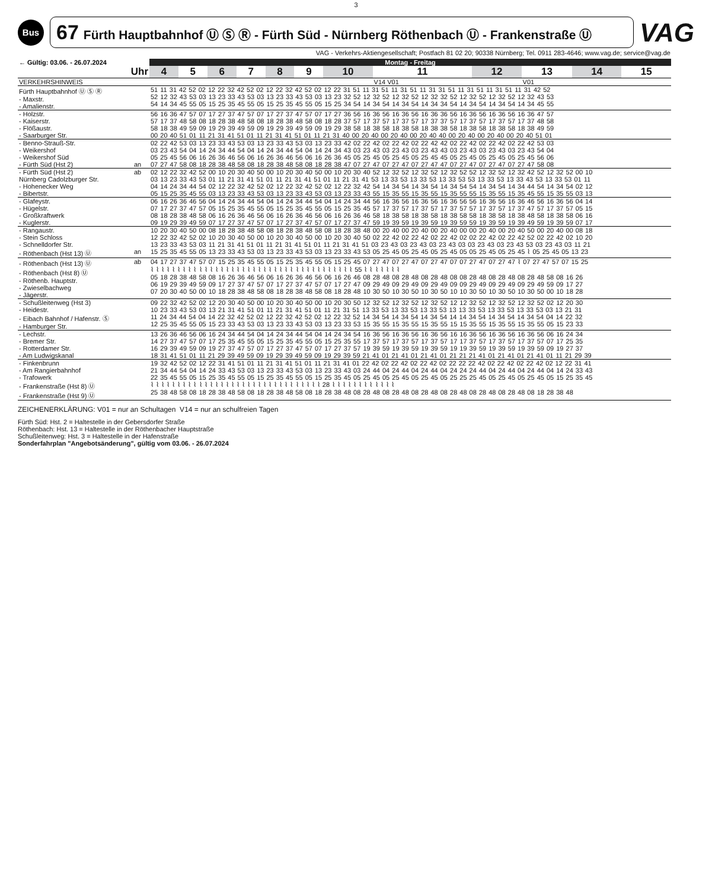3
Bus
67 Fürth Hauptbahnhof Ⓤ Ⓢ Ⓡ - Fürth Süd - Nürnberg Röthenbach Ⓤ - Frankenstraße Ⓤ
VAG
VAG - Verkehrs-Aktiengesellschaft; Postfach 81 02 20; 90338 Nürnberg; Tel. 0911 283-4646; www.vag.de; service@vag.de
| ← Gültig: 03.06. - 26.07.2024 | | Montag - Freitag | | | | | | | | | | | |
| --- | --- | --- | --- | --- | --- | --- | --- | --- | --- | --- | --- | --- | --- |
| Uhr | | 4 | 5 | 6 | 7 | 8 | 9 | 10 | 11 | 12 | 13 | 14 | 15 |
| VERKEHRSHINWEIS | | | | | | | | | V14 V01 | | V01 | | |
| Fürth Hauptbahnhof Ⓤ Ⓢ Ⓡ - Maxstr. - Amalienstr. | | 51 11 31 42 52 02 12 22 32 42 52 02 12 22 32 42 52 02 12 22 31 51 11 31 51 11 31 51 11 31 31 51 11 31 51 11 31 51 11 31 42 52 52 12 32 43 53 03 13 23 33 43 53 03 13 23 33 43 53 03 13 23 32 52 12 32 52 12 32 52 12 32 32 52 12 32 52 12 32 52 12 32 43 53 54 14 34 45 55 05 15 25 35 45 55 05 15 25 35 45 55 05 15 25 34 54 14 34 54 14 34 54 14 34 34 54 14 34 54 14 34 54 14 34 45 55 | | | | | | | | | | | |
| - Holzstr. - Kaiserstr. - Flößaustr. - Saarburger Str. | | 56 16 36 47 57 07 17 27 37 47 57 07 17 27 37 47 57 07 17 27 36 56 16 36 56 16 36 56 16 36 36 56 16 36 56 16 36 56 16 36 47 57 57 17 37 48 58 08 18 28 38 48 58 08 18 28 38 48 58 08 18 28 37 57 17 37 57 17 37 57 17 37 37 57 17 37 57 17 37 57 17 37 48 58 58 18 38 49 59 09 19 29 39 49 59 09 19 29 39 49 59 09 19 29 38 58 18 38 58 18 38 58 18 38 38 58 18 38 58 18 38 58 18 38 49 59 00 20 40 51 01 11 21 31 41 51 01 11 21 31 41 51 01 11 21 31 40 00 20 40 00 20 40 00 20 40 40 00 20 40 00 20 40 00 20 40 51 01 | | | | | | | | | | | |
| - Benno-Strauß-Str. - Weikershof - Weikershof Süd - Fürth Süd (Hst 2) | an | 02 22 42 53 03 13 23 33 43 53 03 13 23 33 43 53 03 13 23 33 42 02 22 42 02 22 42 02 22 42 42 02 22 42 02 22 42 02 22 42 53 03 03 23 43 54 04 14 24 34 44 54 04 14 24 34 44 54 04 14 24 34 43 03 23 43 03 23 43 03 23 43 43 03 23 43 03 23 43 03 23 43 54 04 05 25 45 56 06 16 26 36 46 56 06 16 26 36 46 56 06 16 26 36 45 05 25 45 05 25 45 05 25 45 45 05 25 45 05 25 45 05 25 45 56 06 07 27 47 58 08 18 28 38 48 58 08 18 28 38 48 58 08 18 28 38 47 07 27 47 07 27 47 07 27 47 47 07 27 47 07 27 47 07 27 47 58 08 | | | | | | | | | | | |
| - Fürth Süd (Hst 2) Nürnberg Cadolzburger Str. - Hohenecker Weg - Bibertstr. | ab | 02 12 22 32 42 52 00 10 20 30 40 50 00 10 20 30 40 50 00 10 20 30 40 52 12 32 52 12 32 52 12 32 52 52 12 32 52 12 32 42 52 12 32 52 00 10 03 13 23 33 43 53 01 11 21 31 41 51 01 11 21 31 41 51 01 11 21 31 41 53 13 33 53 13 33 53 13 33 53 53 13 33 53 13 33 43 53 13 33 53 01 11 04 14 24 34 44 54 02 12 22 32 42 52 02 12 22 32 42 52 02 12 22 32 42 54 14 34 54 14 34 54 14 34 54 54 14 34 54 14 34 44 54 14 34 54 02 12 05 15 25 35 45 55 03 13 23 33 43 53 03 13 23 33 43 53 03 13 23 33 43 55 15 35 55 15 35 55 15 35 55 55 15 35 55 15 35 45 55 15 35 55 03 13 | | | | | | | | | | | |
| - Glafeystr. - Hügelstr. - Großkraftwerk - Kuglerstr. | | 06 16 26 36 46 56 04 14 24 34 44 54 04 14 24 34 44 54 04 14 24 34 44 56 16 36 56 16 36 56 16 36 56 56 16 36 56 16 36 46 56 16 36 56 04 14 07 17 27 37 47 57 05 15 25 35 45 55 05 15 25 35 45 55 05 15 25 35 45 57 17 37 57 17 37 57 17 37 57 57 17 37 57 17 37 47 57 17 37 57 05 15 08 18 28 38 48 58 06 16 26 36 46 56 06 16 26 36 46 56 06 16 26 36 46 58 18 38 58 18 38 58 18 38 58 58 18 38 58 18 38 48 58 18 38 58 06 16 09 19 29 39 49 59 07 17 27 37 47 57 07 17 27 37 47 57 07 17 27 37 47 59 19 39 59 19 39 59 19 39 59 59 19 39 59 19 39 49 59 19 39 59 07 17 | | | | | | | | | | | |
| - Rangaustr. - Stein Schloss - Schnelldorfer Str. - Röthenbach (Hst 13) Ⓤ | an | 10 20 30 40 50 00 08 18 28 38 48 58 08 18 28 38 48 58 08 18 28 38 48 00 20 40 00 20 40 00 20 40 00 00 20 40 00 20 40 50 00 20 40 00 08 18 12 22 32 42 52 02 10 20 30 40 50 00 10 20 30 40 50 00 10 20 30 40 50 02 22 42 02 22 42 02 22 42 02 02 22 42 02 22 42 52 02 22 42 02 10 20 13 23 33 43 53 03 11 21 31 41 51 01 11 21 31 41 51 01 11 21 31 41 51 03 23 43 03 23 43 03 23 43 03 03 23 43 03 23 43 53 03 23 43 03 11 21 15 25 35 45 55 05 13 23 33 43 53 03 13 23 33 43 53 03 13 23 33 43 53 05 25 45 05 25 45 05 25 45 05 05 25 45 05 25 45 ⌇ 05 25 45 05 13 23 | | | | | | | | | | | |
| - Röthenbach (Hst 13) Ⓤ - Röthenbach (Hst 8) Ⓤ - Röthenb. Hauptstr. - Zwieselbachweg - Jägerstr. | ab | 04 17 27 37 47 57 07 15 25 35 45 55 05 15 25 35 45 55 05 15 25 45 07 27 47 07 27 47 07 27 47 07 07 27 47 07 27 47 ⌇ 07 27 47 57 07 15 25 ⌇ ⌇ ⌇ ⌇ ⌇ ⌇ ⌇ ⌇ ⌇ ⌇ ⌇ ⌇ ⌇ ⌇ ⌇ ⌇ ⌇ ⌇ ⌇ ⌇ ⌇ ⌇ ⌇ ⌇ ⌇ ⌇ ⌇ ⌇ ⌇ ⌇ ⌇ ⌇ ⌇ ⌇ ⌇ ⌇ ⌇ ⌇ 55 ⌇ ⌇ ⌇ ⌇ ⌇ ⌇ ⌇ 05 18 28 38 48 58 08 16 26 36 46 56 06 16 26 36 46 56 06 16 26 46 08 28 48 08 28 48 08 28 48 08 08 28 48 08 28 48 08 28 48 58 08 16 26 06 19 29 39 49 59 09 17 27 37 47 57 07 17 27 37 47 57 07 17 27 47 09 29 49 09 29 49 09 29 49 09 09 29 49 09 29 49 09 29 49 59 09 17 27 07 20 30 40 50 00 10 18 28 38 48 58 08 18 28 38 48 58 08 18 28 48 10 30 50 10 30 50 10 30 50 10 10 30 50 10 30 50 10 30 50 00 10 18 28 | | | | | | | | | | | |
| - Schußleitenweg (Hst 3) - Heidestr. - Eibach Bahnhof / Hafenstr. Ⓢ - Hamburger Str. | | 09 22 32 42 52 02 12 20 30 40 50 00 10 20 30 40 50 00 10 20 30 50 12 32 52 12 32 52 12 32 52 12 12 32 52 12 32 52 12 32 52 02 12 20 30 10 23 33 43 53 03 13 21 31 41 51 01 11 21 31 41 51 01 11 21 31 51 13 33 53 13 33 53 13 33 53 13 13 33 53 13 33 53 13 33 53 03 13 21 31 11 24 34 44 54 04 14 22 32 42 52 02 12 22 32 42 52 02 12 22 32 52 14 34 54 14 34 54 14 34 54 14 14 34 54 14 34 54 14 34 54 04 14 22 32 12 25 35 45 55 05 15 23 33 43 53 03 13 23 33 43 53 03 13 23 33 53 15 35 55 15 35 55 15 35 55 15 15 35 55 15 35 55 15 35 55 05 15 23 33 | | | | | | | | | | | |
| - Lechstr. - Bremer Str. - Rotterdamer Str. - Am Ludwigskanal | | 13 26 36 46 56 06 16 24 34 44 54 04 14 24 34 44 54 04 14 24 34 54 16 36 56 16 36 56 16 36 56 16 16 36 56 16 36 56 16 36 56 06 16 24 34 14 27 37 47 57 07 17 25 35 45 55 05 15 25 35 45 55 05 15 25 35 55 17 37 57 17 37 57 17 37 57 17 17 37 57 17 37 57 17 37 57 07 17 25 35 16 29 39 49 59 09 19 27 37 47 57 07 17 27 37 47 57 07 17 27 37 57 19 39 59 19 39 59 19 39 59 19 19 39 59 19 39 59 19 39 59 09 19 27 37 18 31 41 51 01 11 21 29 39 49 59 09 19 29 39 49 59 09 19 29 39 59 21 41 01 21 41 01 21 41 01 21 21 21 41 01 21 41 01 21 41 01 11 21 29 39 | | | | | | | | | | | |
| - Finkenbrunn - Am Rangierbahnhof - Trafowerk - Frankenstraße (Hst 8) Ⓤ - Frankenstraße (Hst 9) Ⓤ | | 19 32 42 52 02 12 22 31 41 51 01 11 21 31 41 51 01 11 21 31 41 01 22 42 02 22 42 02 22 42 02 22 22 22 42 02 22 42 02 22 42 02 12 22 31 41 21 34 44 54 04 14 24 33 43 53 03 13 23 33 43 53 03 13 23 33 43 03 24 44 04 24 44 04 24 44 04 24 24 24 44 04 24 44 04 24 44 04 14 24 33 43 22 35 45 55 05 15 25 35 45 55 05 15 25 35 45 55 05 15 25 35 45 05 25 45 05 25 45 05 25 45 05 25 25 25 45 05 25 45 05 25 45 05 15 25 35 45 ⌇ ⌇ ⌇ ⌇ ⌇ ⌇ ⌇ ⌇ ⌇ ⌇ ⌇ ⌇ ⌇ ⌇ ⌇ ⌇ ⌇ ⌇ ⌇ ⌇ ⌇ ⌇ ⌇ ⌇ ⌇ ⌇ ⌇ ⌇ ⌇ ⌇ ⌇ ⌇ 28 ⌇ ⌇ ⌇ ⌇ ⌇ ⌇ ⌇ ⌇ ⌇ ⌇ ⌇ ⌇ 25 38 48 58 08 18 28 38 48 58 08 18 28 38 48 58 08 18 28 38 48 08 28 48 08 28 48 08 28 48 08 28 48 08 28 48 08 28 48 08 18 28 38 48 | | | | | | | | | | | |
ZEICHENERKLÄRUNG: V01 = nur an Schultagen V14 = nur an schulfreien Tagen
Fürth Süd: Hst. 2 = Haltestelle in der Gebersdorfer Straße
Röthenbach: Hst. 13 = Haltestelle in der Röthenbacher Hauptstraße
Schußleitenweg: Hst. 3 = Haltestelle in der Hafenstraße
Sonderfahrplan "Angebotsänderung", gültig vom 03.06. - 26.07.2024